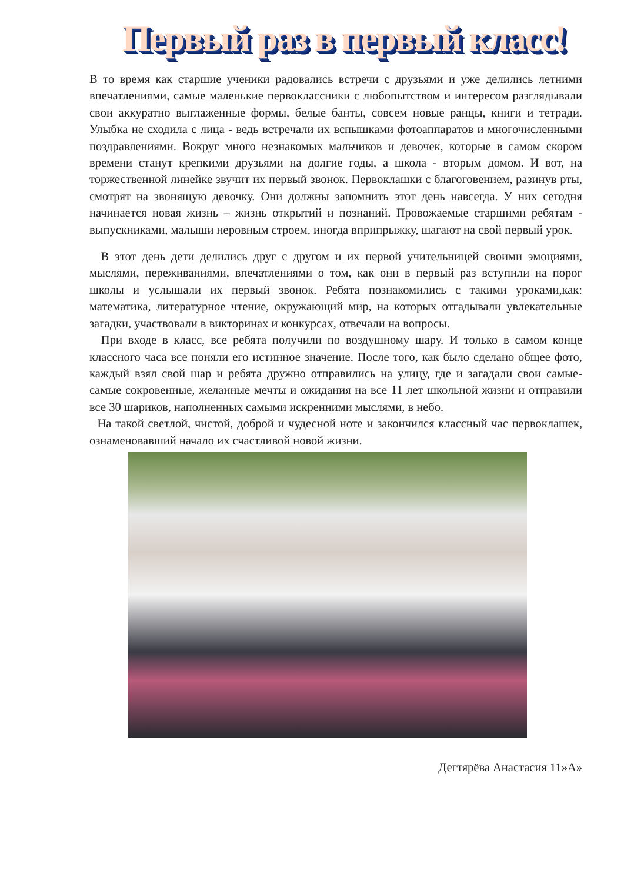Первый раз в первый класс!
В то время как старшие ученики радовались встречи с друзьями и уже делились летними впечатлениями, самые маленькие первоклассники с любопытством и интересом разглядывали свои аккуратно выглаженные формы, белые банты, совсем новые ранцы, книги и тетради. Улыбка не сходила с лица - ведь встречали их вспышками фотоаппаратов и многочисленными поздравлениями. Вокруг много незнакомых мальчиков и девочек, которые в самом скором времени станут крепкими друзьями на долгие годы, а школа - вторым домом. И вот, на торжественной линейке звучит их первый звонок. Первоклашки с благоговением, разинув рты, смотрят на звонящую девочку. Они должны запомнить этот день навсегда. У них сегодня начинается новая жизнь – жизнь открытий и познаний. Провожаемые старшими ребятам - выпускниками, малыши неровным строем, иногда вприпрыжку, шагают на свой первый урок.
В этот день дети делились друг с другом и их первой учительницей своими эмоциями, мыслями, переживаниями, впечатлениями о том, как они в первый раз вступили на порог школы и услышали их первый звонок. Ребята познакомились с такими уроками,как: математика, литературное чтение, окружающий мир, на которых отгадывали увлекательные загадки, участвовали в викторинах и конкурсах, отвечали на вопросы.
При входе в класс, все ребята получили по воздушному шару. И только в самом конце классного часа все поняли его истинное значение. После того, как было сделано общее фото, каждый взял свой шар и ребята дружно отправились на улицу, где и загадали свои самые-самые сокровенные, желанные мечты и ожидания на все 11 лет школьной жизни и отправили все 30 шариков, наполненных самыми искренними мыслями, в небо.
На такой светлой, чистой, доброй и чудесной ноте и закончился классный час первоклашек, ознаменовавший начало их счастливой новой жизни.
Дегтярёва Анастасия 11»А»